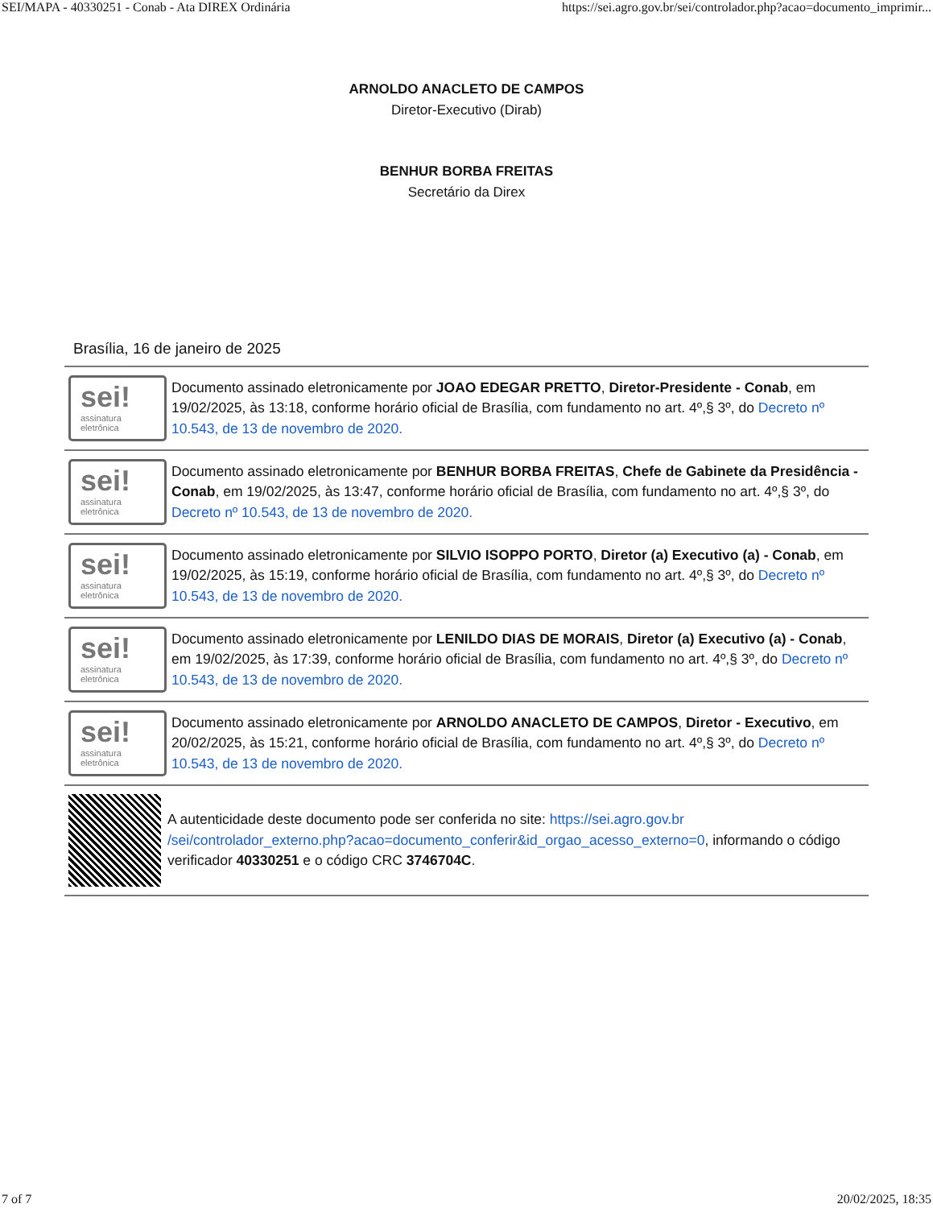SEI/MAPA - 40330251 - Conab - Ata DIREX Ordinária https://sei.agro.gov.br/sei/controlador.php?acao=documento_imprimir...
ARNOLDO ANACLETO DE CAMPOS
Diretor-Executivo (Dirab)
BENHUR BORBA FREITAS
Secretário da Direx
Brasília, 16 de janeiro de 2025
sei!
assinatura
eletrônica
Documento assinado eletronicamente por JOAO EDEGAR PRETTO, Diretor-Presidente - Conab, em 19/02/2025, às 13:18, conforme horário oficial de Brasília, com fundamento no art. 4º,§ 3º, do Decreto nº 10.543, de 13 de novembro de 2020.
sei!
assinatura
eletrônica
Documento assinado eletronicamente por BENHUR BORBA FREITAS, Chefe de Gabinete da Presidência - Conab, em 19/02/2025, às 13:47, conforme horário oficial de Brasília, com fundamento no art. 4º,§ 3º, do Decreto nº 10.543, de 13 de novembro de 2020.
sei!
assinatura
eletrônica
Documento assinado eletronicamente por SILVIO ISOPPO PORTO, Diretor (a) Executivo (a) - Conab, em 19/02/2025, às 15:19, conforme horário oficial de Brasília, com fundamento no art. 4º,§ 3º, do Decreto nº 10.543, de 13 de novembro de 2020.
sei!
assinatura
eletrônica
Documento assinado eletronicamente por LENILDO DIAS DE MORAIS, Diretor (a) Executivo (a) - Conab, em 19/02/2025, às 17:39, conforme horário oficial de Brasília, com fundamento no art. 4º,§ 3º, do Decreto nº 10.543, de 13 de novembro de 2020.
sei!
assinatura
eletrônica
Documento assinado eletronicamente por ARNOLDO ANACLETO DE CAMPOS, Diretor - Executivo, em 20/02/2025, às 15:21, conforme horário oficial de Brasília, com fundamento no art. 4º,§ 3º, do Decreto nº 10.543, de 13 de novembro de 2020.
A autenticidade deste documento pode ser conferida no site: https://sei.agro.gov.br /sei/controlador_externo.php?acao=documento_conferir&id_orgao_acesso_externo=0, informando o código verificador 40330251 e o código CRC 3746704C.
7 of 7 20/02/2025, 18:35